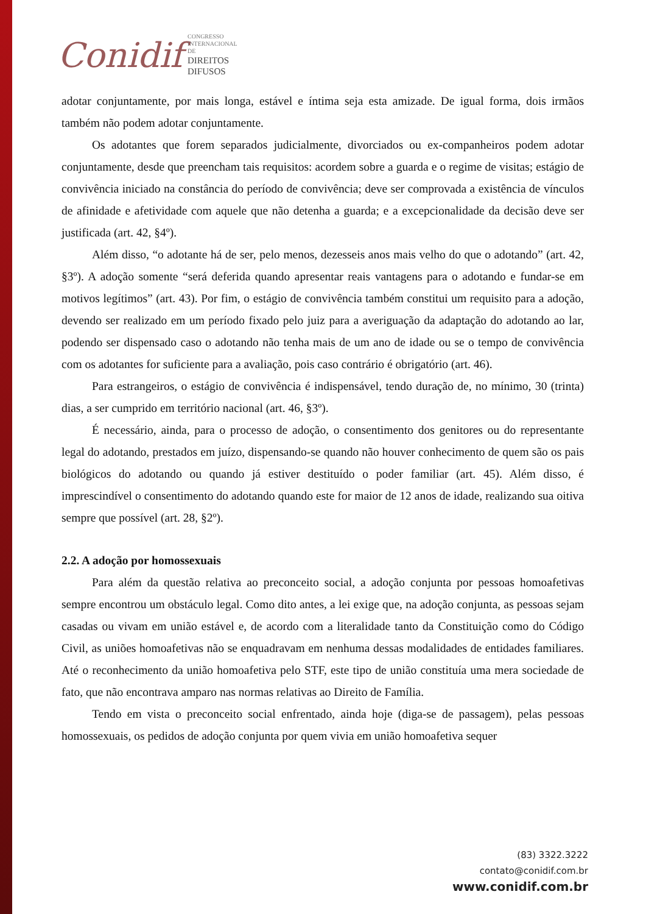Conidif CONGRESSO
INTERNACIONAL DE
DIREITOS DIFUSOS
adotar conjuntamente, por mais longa, estável e íntima seja esta amizade. De igual forma, dois irmãos também não podem adotar conjuntamente.
Os adotantes que forem separados judicialmente, divorciados ou ex-companheiros podem adotar conjuntamente, desde que preencham tais requisitos: acordem sobre a guarda e o regime de visitas; estágio de convivência iniciado na constância do período de convivência; deve ser comprovada a existência de vínculos de afinidade e afetividade com aquele que não detenha a guarda; e a excepcionalidade da decisão deve ser justificada (art. 42, §4º).
Além disso, “o adotante há de ser, pelo menos, dezesseis anos mais velho do que o adotando” (art. 42, §3º). A adoção somente “será deferida quando apresentar reais vantagens para o adotando e fundar-se em motivos legítimos” (art. 43). Por fim, o estágio de convivência também constitui um requisito para a adoção, devendo ser realizado em um período fixado pelo juiz para a averiguação da adaptação do adotando ao lar, podendo ser dispensado caso o adotando não tenha mais de um ano de idade ou se o tempo de convivência com os adotantes for suficiente para a avaliação, pois caso contrário é obrigatório (art. 46).
Para estrangeiros, o estágio de convivência é indispensável, tendo duração de, no mínimo, 30 (trinta) dias, a ser cumprido em território nacional (art. 46, §3º).
É necessário, ainda, para o processo de adoção, o consentimento dos genitores ou do representante legal do adotando, prestados em juízo, dispensando-se quando não houver conhecimento de quem são os pais biológicos do adotando ou quando já estiver destituído o poder familiar (art. 45). Além disso, é imprescindível o consentimento do adotando quando este for maior de 12 anos de idade, realizando sua oitiva sempre que possível (art. 28, §2º).
2.2. A adoção por homossexuais
Para além da questão relativa ao preconceito social, a adoção conjunta por pessoas homoafetivas sempre encontrou um obstáculo legal. Como dito antes, a lei exige que, na adoção conjunta, as pessoas sejam casadas ou vivam em união estável e, de acordo com a literalidade tanto da Constituição como do Código Civil, as uniões homoafetivas não se enquadravam em nenhuma dessas modalidades de entidades familiares. Até o reconhecimento da união homoafetiva pelo STF, este tipo de união constituía uma mera sociedade de fato, que não encontrava amparo nas normas relativas ao Direito de Família.
Tendo em vista o preconceito social enfrentado, ainda hoje (diga-se de passagem), pelas pessoas homossexuais, os pedidos de adoção conjunta por quem vivia em união homoafetiva sequer
(83) 3322.3222
contato@conidif.com.br
www.conidif.com.br